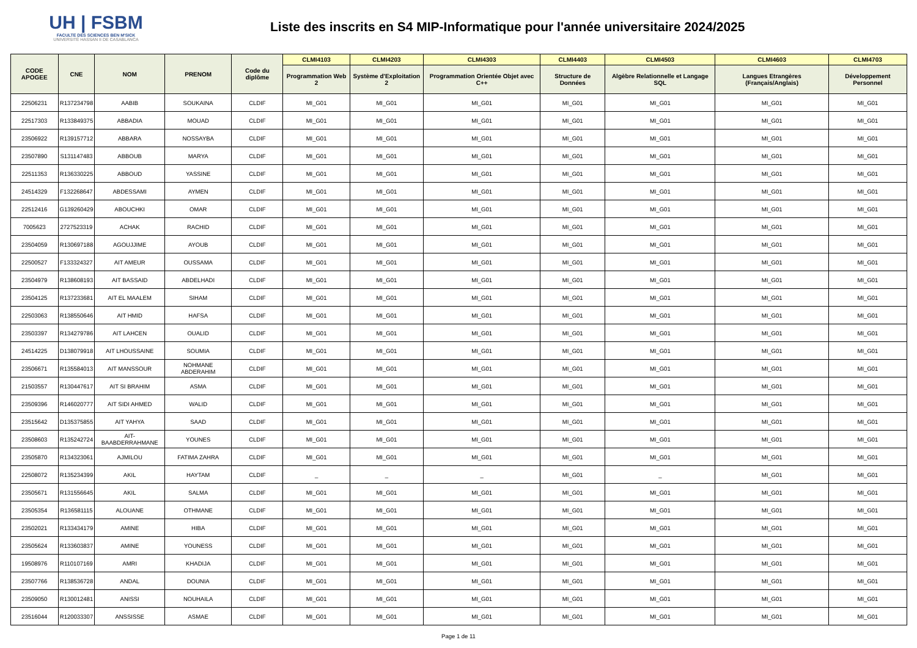UH | FSBM
FACULTE DES SCIENCES BEN M'SICK
UNIVERSITÉ HASSAN II DE CASABLANCA
Liste des inscrits en S4 MIP-Informatique pour l'année universitaire 2024/2025
| CODE APOGEE | CNE | NOM | PRENOM | Code du diplôme | CLMI4103 | CLMI4203 | CLMI4303 | CLMI4403 | CLMI4503 | CLMI4603 | CLMI4703 |
| --- | --- | --- | --- | --- | --- | --- | --- | --- | --- | --- | --- |
| | | | | | Programmation Web 2 | Système d'Exploitation 2 | Programmation Orientée Objet avec C++ | Structure de Données | Algèbre Relationnelle et Langage SQL | Langues Etrangères (Français/Anglais) | Développement Personnel |
| 22506231 | R137234798 | AABIB | SOUKAINA | CLDIF | MI_G01 | MI_G01 | MI_G01 | MI_G01 | MI_G01 | MI_G01 | MI_G01 |
| 22517303 | R133849375 | ABBADIA | MOUAD | CLDIF | MI_G01 | MI_G01 | MI_G01 | MI_G01 | MI_G01 | MI_G01 | MI_G01 |
| 23506922 | R139157712 | ABBARA | NOSSAYBA | CLDIF | MI_G01 | MI_G01 | MI_G01 | MI_G01 | MI_G01 | MI_G01 | MI_G01 |
| 23507890 | S131147483 | ABBOUB | MARYA | CLDIF | MI_G01 | MI_G01 | MI_G01 | MI_G01 | MI_G01 | MI_G01 | MI_G01 |
| 22511353 | R136330225 | ABBOUD | YASSINE | CLDIF | MI_G01 | MI_G01 | MI_G01 | MI_G01 | MI_G01 | MI_G01 | MI_G01 |
| 24514329 | F132268647 | ABDESSAMI | AYMEN | CLDIF | MI_G01 | MI_G01 | MI_G01 | MI_G01 | MI_G01 | MI_G01 | MI_G01 |
| 22512416 | G139260429 | ABOUCHKI | OMAR | CLDIF | MI_G01 | MI_G01 | MI_G01 | MI_G01 | MI_G01 | MI_G01 | MI_G01 |
| 7005623 | 2727523319 | ACHAK | RACHID | CLDIF | MI_G01 | MI_G01 | MI_G01 | MI_G01 | MI_G01 | MI_G01 | MI_G01 |
| 23504059 | R130697188 | AGOUJJIME | AYOUB | CLDIF | MI_G01 | MI_G01 | MI_G01 | MI_G01 | MI_G01 | MI_G01 | MI_G01 |
| 22500527 | F133324327 | AIT AMEUR | OUSSAMA | CLDIF | MI_G01 | MI_G01 | MI_G01 | MI_G01 | MI_G01 | MI_G01 | MI_G01 |
| 23504979 | R138608193 | AIT BASSAID | ABDELHADI | CLDIF | MI_G01 | MI_G01 | MI_G01 | MI_G01 | MI_G01 | MI_G01 | MI_G01 |
| 23504125 | R137233681 | AIT EL MAALEM | SIHAM | CLDIF | MI_G01 | MI_G01 | MI_G01 | MI_G01 | MI_G01 | MI_G01 | MI_G01 |
| 22503063 | R138550646 | AIT HMID | HAFSA | CLDIF | MI_G01 | MI_G01 | MI_G01 | MI_G01 | MI_G01 | MI_G01 | MI_G01 |
| 23503397 | R134279786 | AIT LAHCEN | OUALID | CLDIF | MI_G01 | MI_G01 | MI_G01 | MI_G01 | MI_G01 | MI_G01 | MI_G01 |
| 24514225 | D138079918 | AIT LHOUSSAINE | SOUMIA | CLDIF | MI_G01 | MI_G01 | MI_G01 | MI_G01 | MI_G01 | MI_G01 | MI_G01 |
| 23506671 | R135584013 | AIT MANSSOUR | NOHMANE ABDERAHIM | CLDIF | MI_G01 | MI_G01 | MI_G01 | MI_G01 | MI_G01 | MI_G01 | MI_G01 |
| 21503557 | R130447617 | AIT SI BRAHIM | ASMA | CLDIF | MI_G01 | MI_G01 | MI_G01 | MI_G01 | MI_G01 | MI_G01 | MI_G01 |
| 23509396 | R146020777 | AIT SIDI AHMED | WALID | CLDIF | MI_G01 | MI_G01 | MI_G01 | MI_G01 | MI_G01 | MI_G01 | MI_G01 |
| 23515642 | D135375855 | AIT YAHYA | SAAD | CLDIF | MI_G01 | MI_G01 | MI_G01 | MI_G01 | MI_G01 | MI_G01 | MI_G01 |
| 23508603 | R135242724 | AIT-BAABDERRAHMANE | YOUNES | CLDIF | MI_G01 | MI_G01 | MI_G01 | MI_G01 | MI_G01 | MI_G01 | MI_G01 |
| 23505870 | R134323061 | AJMILOU | FATIMA ZAHRA | CLDIF | MI_G01 | MI_G01 | MI_G01 | MI_G01 | MI_G01 | MI_G01 | MI_G01 |
| 22508072 | R135234399 | AKIL | HAYTAM | CLDIF | _ | _ | _ | MI_G01 | _ | MI_G01 | MI_G01 |
| 23505671 | R131556645 | AKIL | SALMA | CLDIF | MI_G01 | MI_G01 | MI_G01 | MI_G01 | MI_G01 | MI_G01 | MI_G01 |
| 23505354 | R136581115 | ALOUANE | OTHMANE | CLDIF | MI_G01 | MI_G01 | MI_G01 | MI_G01 | MI_G01 | MI_G01 | MI_G01 |
| 23502021 | R133434179 | AMINE | HIBA | CLDIF | MI_G01 | MI_G01 | MI_G01 | MI_G01 | MI_G01 | MI_G01 | MI_G01 |
| 23505624 | R133603837 | AMINE | YOUNESS | CLDIF | MI_G01 | MI_G01 | MI_G01 | MI_G01 | MI_G01 | MI_G01 | MI_G01 |
| 19508976 | R110107169 | AMRI | KHADIJA | CLDIF | MI_G01 | MI_G01 | MI_G01 | MI_G01 | MI_G01 | MI_G01 | MI_G01 |
| 23507766 | R138536728 | ANDAL | DOUNIA | CLDIF | MI_G01 | MI_G01 | MI_G01 | MI_G01 | MI_G01 | MI_G01 | MI_G01 |
| 23509050 | R130012481 | ANISSI | NOUHAILA | CLDIF | MI_G01 | MI_G01 | MI_G01 | MI_G01 | MI_G01 | MI_G01 | MI_G01 |
| 23516044 | R120033307 | ANSSISSE | ASMAE | CLDIF | MI_G01 | MI_G01 | MI_G01 | MI_G01 | MI_G01 | MI_G01 | MI_G01 |
Page 1 de 11